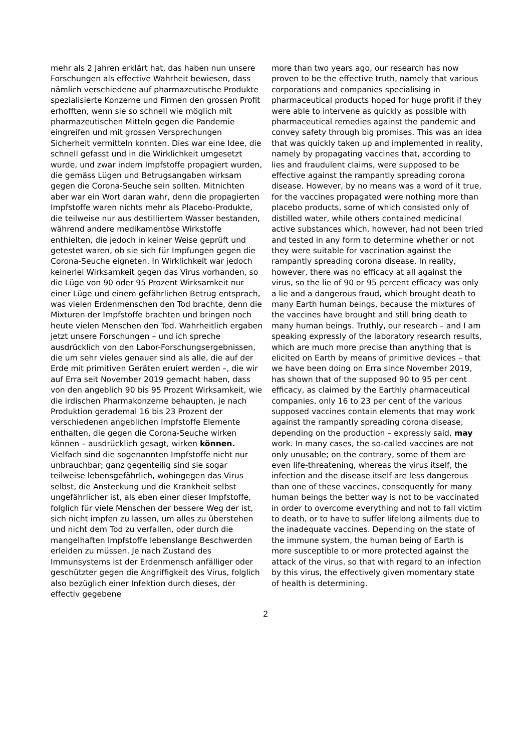mehr als 2 Jahren erklärt hat, das haben nun unsere Forschungen als effective Wahrheit bewiesen, dass nämlich verschiedene auf pharmazeutische Produkte spezialisierte Konzerne und Firmen den grossen Profit erhofften, wenn sie so schnell wie möglich mit pharmazeutischen Mitteln gegen die Pandemie eingreifen und mit grossen Versprechungen Sicherheit vermitteln konnten. Dies war eine Idee, die schnell gefasst und in die Wirklichkeit umgesetzt wurde, und zwar indem Impfstoffe propagiert wurden, die gemäss Lügen und Betrugsangaben wirksam gegen die Corona-Seuche sein sollten. Mitnichten aber war ein Wort daran wahr, denn die propagierten Impfstoffe waren nichts mehr als Placebo-Produkte, die teilweise nur aus destilliertem Wasser bestanden, während andere medikamentöse Wirkstoffe enthielten, die jedoch in keiner Weise geprüft und getestet waren, ob sie sich für Impfungen gegen die Corona-Seuche eigneten. In Wirklichkeit war jedoch keinerlei Wirksamkeit gegen das Virus vorhanden, so die Lüge von 90 oder 95 Prozent Wirksamkeit nur einer Lüge und einem gefährlichen Betrug entsprach, was vielen Erdenmenschen den Tod brachte, denn die Mixturen der Impfstoffe brachten und bringen noch heute vielen Menschen den Tod. Wahrheitlich ergaben jetzt unsere Forschungen – und ich spreche ausdrücklich von den Labor-Forschungsergebnissen, die um sehr vieles genauer sind als alle, die auf der Erde mit primitiven Geräten eruiert werden –, die wir auf Erra seit November 2019 gemacht haben, dass von den angeblich 90 bis 95 Prozent Wirksamkeit, wie die irdischen Pharmakonzerne behaupten, je nach Produktion gerademal 16 bis 23 Prozent der verschiedenen angeblichen Impfstoffe Elemente enthalten, die gegen die Corona-Seuche wirken können – ausdrücklich gesagt, wirken können. Vielfach sind die sogenannten Impfstoffe nicht nur unbrauchbar; ganz gegenteilig sind sie sogar teilweise lebensgefährlich, wohingegen das Virus selbst, die Ansteckung und die Krankheit selbst ungefährlicher ist, als eben einer dieser Impfstoffe, folglich für viele Menschen der bessere Weg der ist, sich nicht impfen zu lassen, um alles zu überstehen und nicht dem Tod zu verfallen, oder durch die mangelhaften Impfstoffe lebenslange Beschwerden erleiden zu müssen. Je nach Zustand des Immunsystems ist der Erdenmensch anfälliger oder geschützter gegen die Angriffigkeit des Virus, folglich also bezüglich einer Infektion durch dieses, der effectiv gegebene
more than two years ago, our research has now proven to be the effective truth, namely that various corporations and companies specialising in pharmaceutical products hoped for huge profit if they were able to intervene as quickly as possible with pharmaceutical remedies against the pandemic and convey safety through big promises. This was an idea that was quickly taken up and implemented in reality, namely by propagating vaccines that, according to lies and fraudulent claims, were supposed to be effective against the rampantly spreading corona disease. However, by no means was a word of it true, for the vaccines propagated were nothing more than placebo products, some of which consisted only of distilled water, while others contained medicinal active substances which, however, had not been tried and tested in any form to determine whether or not they were suitable for vaccination against the rampantly spreading corona disease. In reality, however, there was no efficacy at all against the virus, so the lie of 90 or 95 percent efficacy was only a lie and a dangerous fraud, which brought death to many Earth human beings, because the mixtures of the vaccines have brought and still bring death to many human beings. Truthly, our research – and I am speaking expressly of the laboratory research results, which are much more precise than anything that is elicited on Earth by means of primitive devices – that we have been doing on Erra since November 2019, has shown that of the supposed 90 to 95 per cent efficacy, as claimed by the Earthly pharmaceutical companies, only 16 to 23 per cent of the various supposed vaccines contain elements that may work against the rampantly spreading corona disease, depending on the production – expressly said, may work. In many cases, the so-called vaccines are not only unusable; on the contrary, some of them are even life-threatening, whereas the virus itself, the infection and the disease itself are less dangerous than one of these vaccines, consequently for many human beings the better way is not to be vaccinated in order to overcome everything and not to fall victim to death, or to have to suffer lifelong ailments due to the inadequate vaccines. Depending on the state of the immune system, the human being of Earth is more susceptible to or more protected against the attack of the virus, so that with regard to an infection by this virus, the effectively given momentary state of health is determining.
2